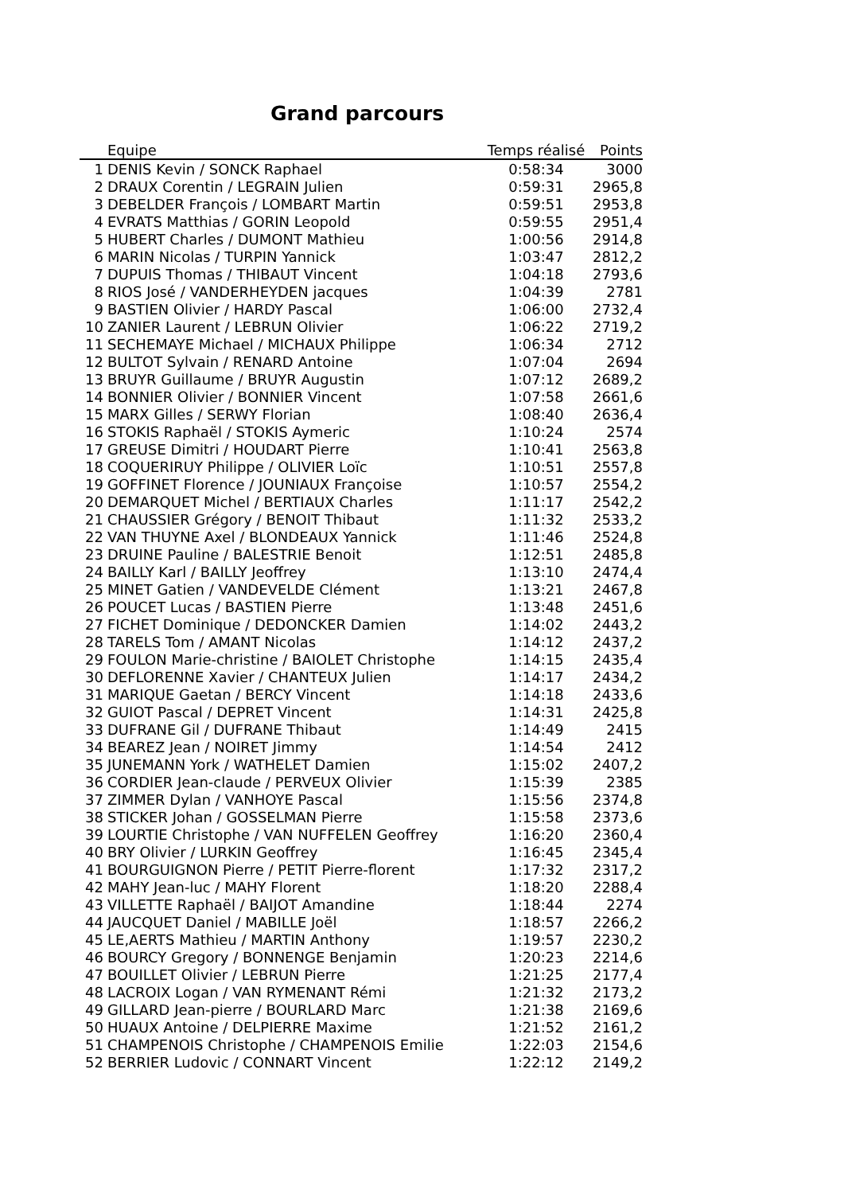Grand parcours
| | Equipe | Temps réalisé | Points |
| --- | --- | --- | --- |
| 1 | DENIS Kevin / SONCK Raphael | 0:58:34 | 3000 |
| 2 | DRAUX Corentin / LEGRAIN Julien | 0:59:31 | 2965,8 |
| 3 | DEBELDER François / LOMBART Martin | 0:59:51 | 2953,8 |
| 4 | EVRATS Matthias / GORIN Leopold | 0:59:55 | 2951,4 |
| 5 | HUBERT Charles / DUMONT Mathieu | 1:00:56 | 2914,8 |
| 6 | MARIN Nicolas / TURPIN Yannick | 1:03:47 | 2812,2 |
| 7 | DUPUIS Thomas / THIBAUT Vincent | 1:04:18 | 2793,6 |
| 8 | RIOS José / VANDERHEYDEN jacques | 1:04:39 | 2781 |
| 9 | BASTIEN Olivier / HARDY Pascal | 1:06:00 | 2732,4 |
| 10 | ZANIER Laurent / LEBRUN Olivier | 1:06:22 | 2719,2 |
| 11 | SECHEMAYE Michael / MICHAUX Philippe | 1:06:34 | 2712 |
| 12 | BULTOT Sylvain / RENARD Antoine | 1:07:04 | 2694 |
| 13 | BRUYR Guillaume / BRUYR Augustin | 1:07:12 | 2689,2 |
| 14 | BONNIER Olivier / BONNIER Vincent | 1:07:58 | 2661,6 |
| 15 | MARX Gilles / SERWY Florian | 1:08:40 | 2636,4 |
| 16 | STOKIS Raphaël / STOKIS Aymeric | 1:10:24 | 2574 |
| 17 | GREUSE Dimitri / HOUDART Pierre | 1:10:41 | 2563,8 |
| 18 | COQUERIRUY Philippe / OLIVIER Loïc | 1:10:51 | 2557,8 |
| 19 | GOFFINET Florence / JOUNIAUX Françoise | 1:10:57 | 2554,2 |
| 20 | DEMARQUET Michel / BERTIAUX Charles | 1:11:17 | 2542,2 |
| 21 | CHAUSSIER Grégory / BENOIT Thibaut | 1:11:32 | 2533,2 |
| 22 | VAN THUYNE Axel / BLONDEAUX Yannick | 1:11:46 | 2524,8 |
| 23 | DRUINE Pauline / BALESTRIE Benoit | 1:12:51 | 2485,8 |
| 24 | BAILLY Karl / BAILLY Jeoffrey | 1:13:10 | 2474,4 |
| 25 | MINET Gatien / VANDEVELDE Clément | 1:13:21 | 2467,8 |
| 26 | POUCET Lucas / BASTIEN Pierre | 1:13:48 | 2451,6 |
| 27 | FICHET Dominique / DEDONCKER Damien | 1:14:02 | 2443,2 |
| 28 | TARELS Tom / AMANT Nicolas | 1:14:12 | 2437,2 |
| 29 | FOULON Marie-christine / BAIOLET Christophe | 1:14:15 | 2435,4 |
| 30 | DEFLORENNE Xavier / CHANTEUX Julien | 1:14:17 | 2434,2 |
| 31 | MARIQUE Gaetan / BERCY Vincent | 1:14:18 | 2433,6 |
| 32 | GUIOT Pascal / DEPRET Vincent | 1:14:31 | 2425,8 |
| 33 | DUFRANE Gil / DUFRANE Thibaut | 1:14:49 | 2415 |
| 34 | BEAREZ Jean / NOIRET Jimmy | 1:14:54 | 2412 |
| 35 | JUNEMANN York / WATHELET Damien | 1:15:02 | 2407,2 |
| 36 | CORDIER Jean-claude / PERVEUX Olivier | 1:15:39 | 2385 |
| 37 | ZIMMER Dylan / VANHOYE Pascal | 1:15:56 | 2374,8 |
| 38 | STICKER Johan / GOSSELMAN Pierre | 1:15:58 | 2373,6 |
| 39 | LOURTIE Christophe / VAN NUFFELEN Geoffrey | 1:16:20 | 2360,4 |
| 40 | BRY Olivier / LURKIN Geoffrey | 1:16:45 | 2345,4 |
| 41 | BOURGUIGNON Pierre / PETIT Pierre-florent | 1:17:32 | 2317,2 |
| 42 | MAHY Jean-luc / MAHY Florent | 1:18:20 | 2288,4 |
| 43 | VILLETTE Raphaël / BAIJOT Amandine | 1:18:44 | 2274 |
| 44 | JAUCQUET Daniel / MABILLE Joël | 1:18:57 | 2266,2 |
| 45 | LE,AERTS Mathieu / MARTIN Anthony | 1:19:57 | 2230,2 |
| 46 | BOURCY Gregory / BONNENGE Benjamin | 1:20:23 | 2214,6 |
| 47 | BOUILLET Olivier / LEBRUN Pierre | 1:21:25 | 2177,4 |
| 48 | LACROIX Logan / VAN RYMENANT Rémi | 1:21:32 | 2173,2 |
| 49 | GILLARD Jean-pierre / BOURLARD Marc | 1:21:38 | 2169,6 |
| 50 | HUAUX Antoine / DELPIERRE Maxime | 1:21:52 | 2161,2 |
| 51 | CHAMPENOIS Christophe / CHAMPENOIS Emilie | 1:22:03 | 2154,6 |
| 52 | BERRIER Ludovic / CONNART Vincent | 1:22:12 | 2149,2 |